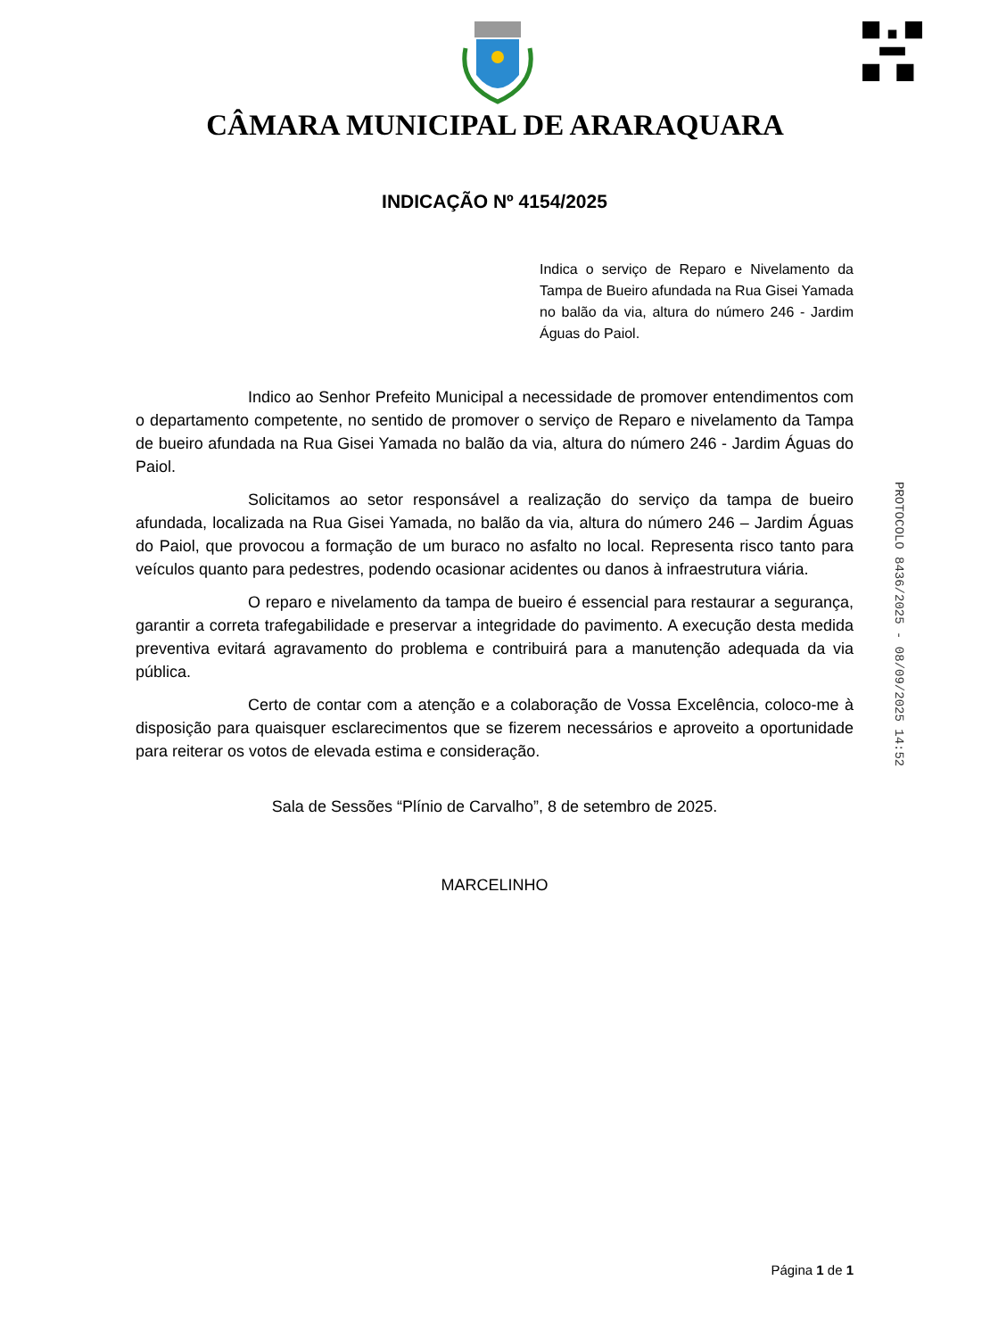CÂMARA MUNICIPAL DE ARARAQUARA
INDICAÇÃO Nº 4154/2025
Indica o serviço de Reparo e Nivelamento da Tampa de Bueiro afundada na Rua Gisei Yamada no balão da via, altura do número 246 - Jardim Águas do Paiol.
Indico ao Senhor Prefeito Municipal a necessidade de promover entendimentos com o departamento competente, no sentido de promover o serviço de Reparo e nivelamento da Tampa de bueiro afundada na Rua Gisei Yamada no balão da via, altura do número 246 - Jardim Águas do Paiol.
Solicitamos ao setor responsável a realização do serviço da tampa de bueiro afundada, localizada na Rua Gisei Yamada, no balão da via, altura do número 246 – Jardim Águas do Paiol, que provocou a formação de um buraco no asfalto no local. Representa risco tanto para veículos quanto para pedestres, podendo ocasionar acidentes ou danos à infraestrutura viária.
O reparo e nivelamento da tampa de bueiro é essencial para restaurar a segurança, garantir a correta trafegabilidade e preservar a integridade do pavimento. A execução desta medida preventiva evitará agravamento do problema e contribuirá para a manutenção adequada da via pública.
Certo de contar com a atenção e a colaboração de Vossa Excelência, coloco-me à disposição para quaisquer esclarecimentos que se fizerem necessários e aproveito a oportunidade para reiterar os votos de elevada estima e consideração.
Sala de Sessões “Plínio de Carvalho”, 8 de setembro de 2025.
MARCELINHO
PROTOCOLO 8436/2025 - 08/09/2025 14:52
Página 1 de 1